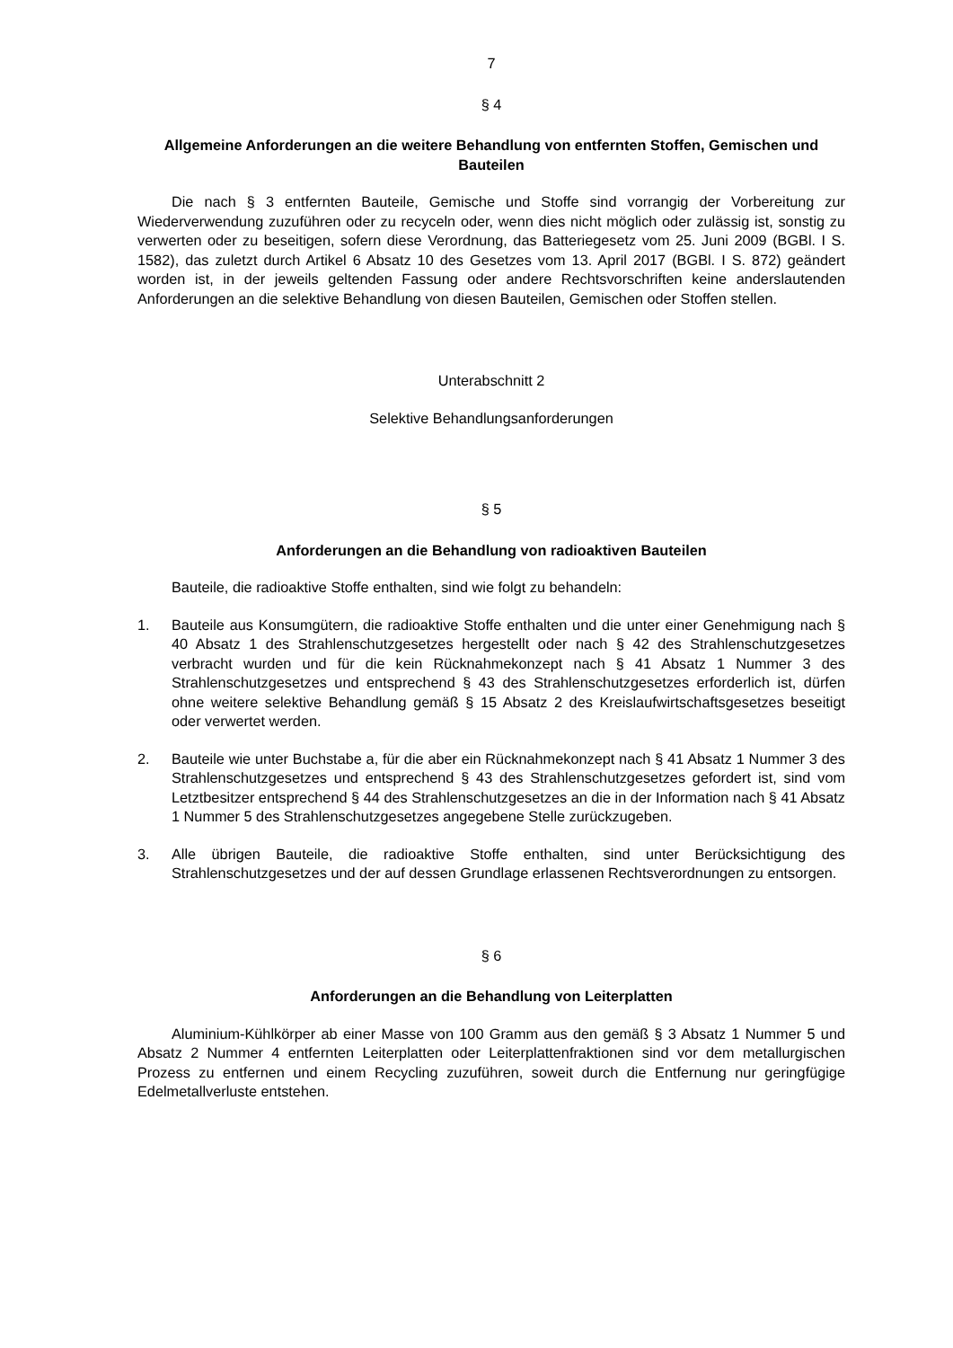7
§ 4
Allgemeine Anforderungen an die weitere Behandlung von entfernten Stoffen, Gemischen und Bauteilen
Die nach § 3 entfernten Bauteile, Gemische und Stoffe sind vorrangig der Vorbereitung zur Wiederverwendung zuzuführen oder zu recyceln oder, wenn dies nicht möglich oder zulässig ist, sonstig zu verwerten oder zu beseitigen, sofern diese Verordnung, das Batteriegesetz vom 25. Juni 2009 (BGBl. I S. 1582), das zuletzt durch Artikel 6 Absatz 10 des Gesetzes vom 13. April 2017 (BGBl. I S. 872) geändert worden ist, in der jeweils geltenden Fassung oder andere Rechtsvorschriften keine anderslautenden Anforderungen an die selektive Behandlung von diesen Bauteilen, Gemischen oder Stoffen stellen.
Unterabschnitt 2
Selektive Behandlungsanforderungen
§ 5
Anforderungen an die Behandlung von radioaktiven Bauteilen
Bauteile, die radioaktive Stoffe enthalten, sind wie folgt zu behandeln:
1. Bauteile aus Konsumgütern, die radioaktive Stoffe enthalten und die unter einer Genehmigung nach § 40 Absatz 1 des Strahlenschutzgesetzes hergestellt oder nach § 42 des Strahlenschutzgesetzes verbracht wurden und für die kein Rücknahmekonzept nach § 41 Absatz 1 Nummer 3 des Strahlenschutzgesetzes und entsprechend § 43 des Strahlenschutzgesetzes erforderlich ist, dürfen ohne weitere selektive Behandlung gemäß § 15 Absatz 2 des Kreislaufwirtschaftsgesetzes beseitigt oder verwertet werden.
2. Bauteile wie unter Buchstabe a, für die aber ein Rücknahmekonzept nach § 41 Absatz 1 Nummer 3 des Strahlenschutzgesetzes und entsprechend § 43 des Strahlenschutzgesetzes gefordert ist, sind vom Letztbesitzer entsprechend § 44 des Strahlenschutzgesetzes an die in der Information nach § 41 Absatz 1 Nummer 5 des Strahlenschutzgesetzes angegebene Stelle zurückzugeben.
3. Alle übrigen Bauteile, die radioaktive Stoffe enthalten, sind unter Berücksichtigung des Strahlenschutzgesetzes und der auf dessen Grundlage erlassenen Rechtsverordnungen zu entsorgen.
§ 6
Anforderungen an die Behandlung von Leiterplatten
Aluminium-Kühlkörper ab einer Masse von 100 Gramm aus den gemäß § 3 Absatz 1 Nummer 5 und Absatz 2 Nummer 4 entfernten Leiterplatten oder Leiterplattenfraktionen sind vor dem metallurgischen Prozess zu entfernen und einem Recycling zuzuführen, soweit durch die Entfernung nur geringfügige Edelmetallverluste entstehen.